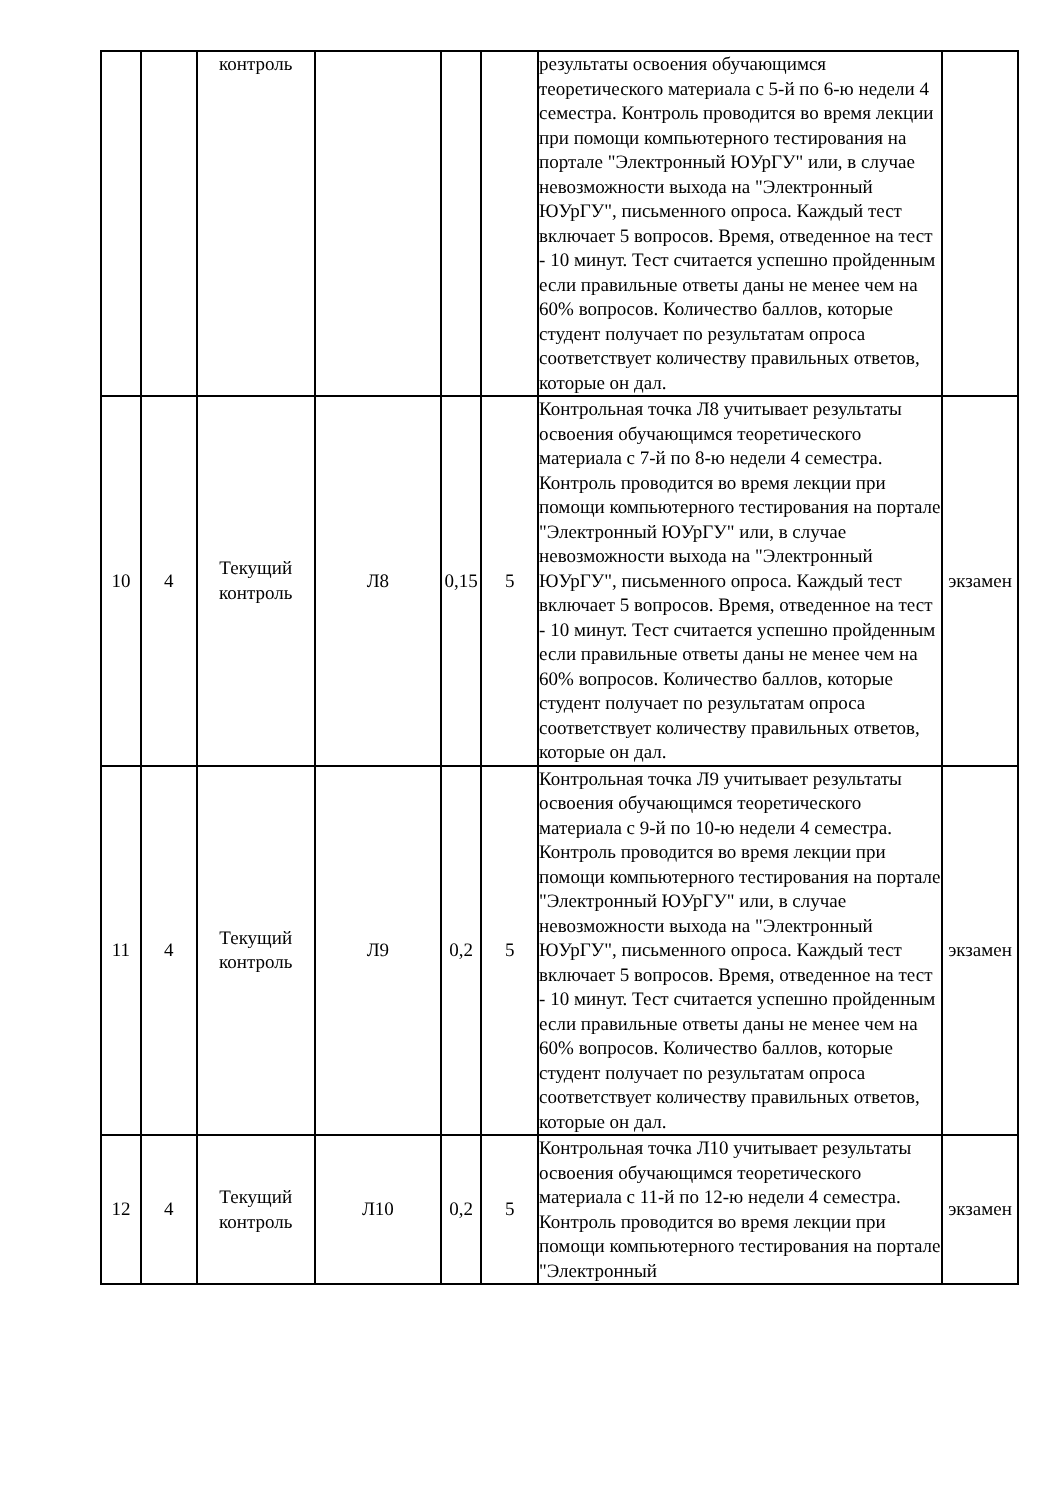| | | контроль | | | | результаты освоения обучающимся теоретического материала с 5-й по 6-ю недели 4 семестра. Контроль проводится во время лекции при помощи компьютерного тестирования на портале "Электронный ЮУрГУ" или, в случае невозможности выхода на "Электронный ЮУрГУ", письменного опроса. Каждый тест включает 5 вопросов. Время, отведенное на тест - 10 минут. Тест считается успешно пройденным если правильные ответы даны не менее чем на 60% вопросов. Количество баллов, которые студент получает по результатам опроса соответствует количеству правильных ответов, которые он дал. | |
| 10 | 4 | Текущий контроль | Л8 | 0,15 | 5 | Контрольная точка Л8 учитывает результаты освоения обучающимся теоретического материала с 7-й по 8-ю недели 4 семестра. Контроль проводится во время лекции при помощи компьютерного тестирования на портале "Электронный ЮУрГУ" или, в случае невозможности выхода на "Электронный ЮУрГУ", письменного опроса. Каждый тест включает 5 вопросов. Время, отведенное на тест - 10 минут. Тест считается успешно пройденным если правильные ответы даны не менее чем на 60% вопросов. Количество баллов, которые студент получает по результатам опроса соответствует количеству правильных ответов, которые он дал. | экзамен |
| 11 | 4 | Текущий контроль | Л9 | 0,2 | 5 | Контрольная точка Л9 учитывает результаты освоения обучающимся теоретического материала с 9-й по 10-ю недели 4 семестра. Контроль проводится во время лекции при помощи компьютерного тестирования на портале "Электронный ЮУрГУ" или, в случае невозможности выхода на "Электронный ЮУрГУ", письменного опроса. Каждый тест включает 5 вопросов. Время, отведенное на тест - 10 минут. Тест считается успешно пройденным если правильные ответы даны не менее чем на 60% вопросов. Количество баллов, которые студент получает по результатам опроса соответствует количеству правильных ответов, которые он дал. | экзамен |
| 12 | 4 | Текущий контроль | Л10 | 0,2 | 5 | Контрольная точка Л10 учитывает результаты освоения обучающимся теоретического материала с 11-й по 12-ю недели 4 семестра. Контроль проводится во время лекции при помощи компьютерного тестирования на портале "Электронный | экзамен |